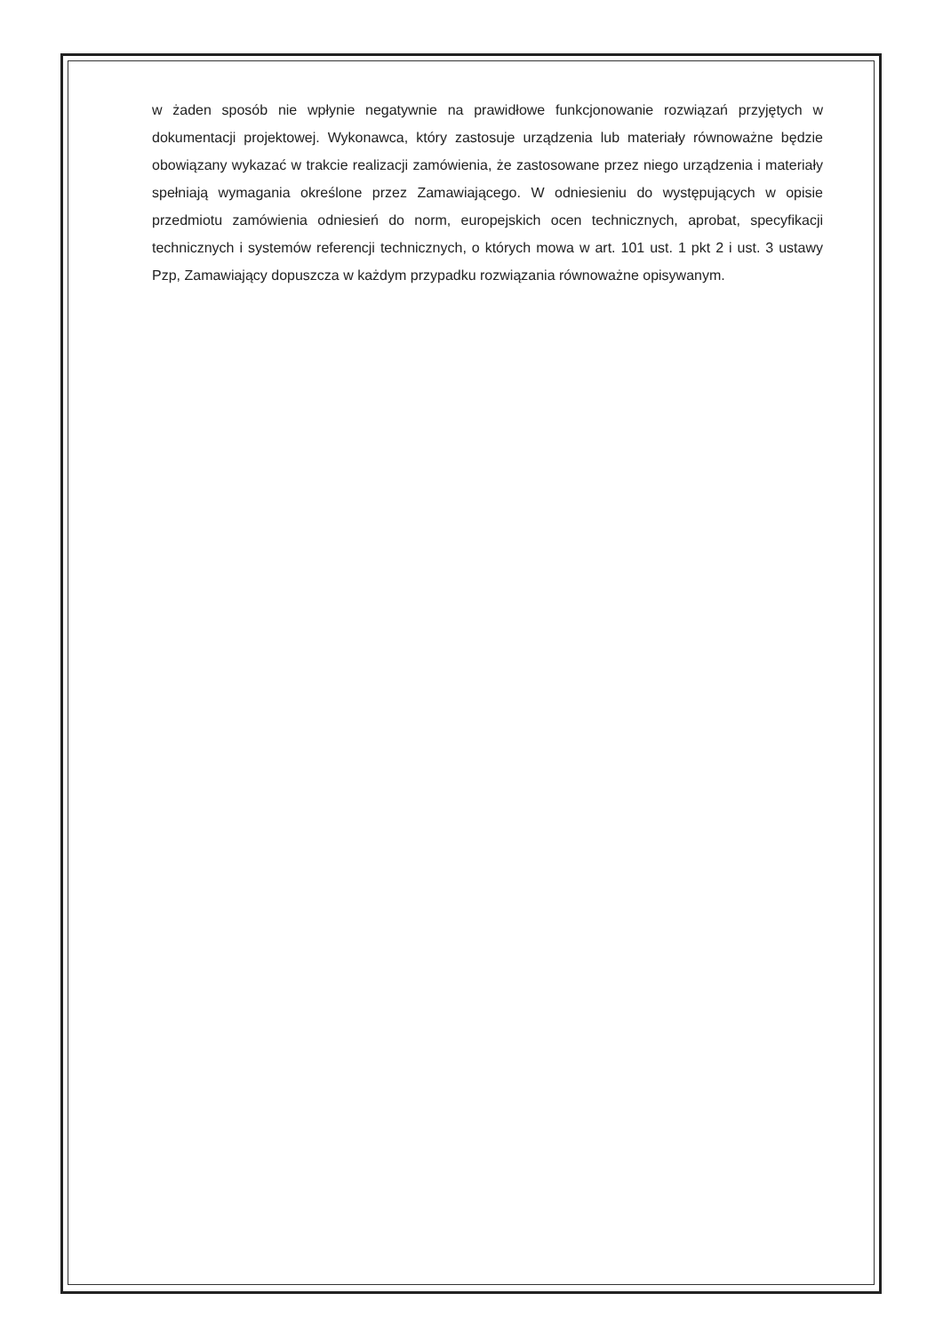w żaden sposób nie wpłynie negatywnie na prawidłowe funkcjonowanie rozwiązań przyjętych w dokumentacji projektowej. Wykonawca, który zastosuje urządzenia lub materiały równoważne będzie obowiązany wykazać w trakcie realizacji zamówienia, że zastosowane przez niego urządzenia i materiały spełniają wymagania określone przez Zamawiającego. W odniesieniu do występujących w opisie przedmiotu zamówienia odniesień do norm, europejskich ocen technicznych, aprobat, specyfikacji technicznych i systemów referencji technicznych, o których mowa w art. 101 ust. 1 pkt 2 i ust. 3 ustawy Pzp, Zamawiający dopuszcza w każdym przypadku rozwiązania równoważne opisywanym.